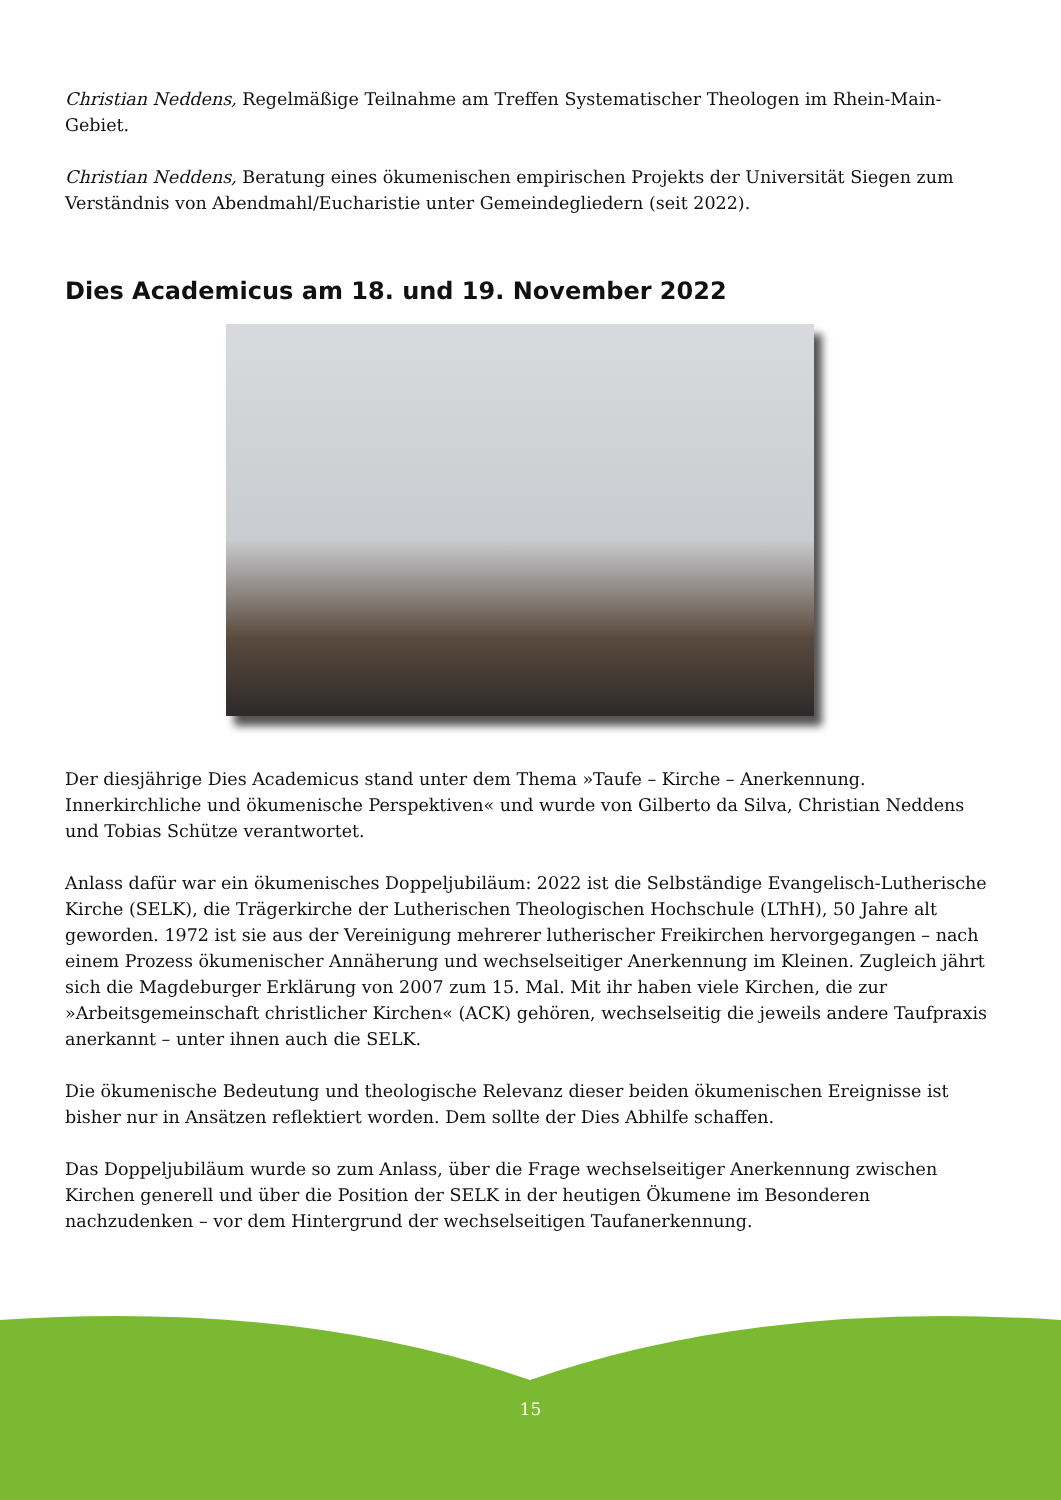Christian Neddens, Regelmäßige Teilnahme am Treffen Systematischer Theologen im Rhein-Main-Gebiet.
Christian Neddens, Beratung eines ökumenischen empirischen Projekts der Universität Siegen zum Verständnis von Abendmahl/Eucharistie unter Gemeindegliedern (seit 2022).
Dies Academicus am 18. und 19. November 2022
Der diesjährige Dies Academicus stand unter dem Thema »Taufe – Kirche – Anerkennung. Innerkirchliche und ökumenische Perspektiven« und wurde von Gilberto da Silva, Christian Neddens und Tobias Schütze verantwortet.
Anlass dafür war ein ökumenisches Doppeljubiläum: 2022 ist die Selbständige Evangelisch-Lutherische Kirche (SELK), die Trägerkirche der Lutherischen Theologischen Hochschule (LThH), 50 Jahre alt geworden. 1972 ist sie aus der Vereinigung mehrerer lutherischer Freikirchen hervorgegangen – nach einem Prozess ökumenischer Annäherung und wechselseitiger Anerkennung im Kleinen. Zugleich jährt sich die Magdeburger Erklärung von 2007 zum 15. Mal. Mit ihr haben viele Kirchen, die zur »Arbeitsgemeinschaft christlicher Kirchen« (ACK) gehören, wechselseitig die jeweils andere Taufpraxis anerkannt – unter ihnen auch die SELK.
Die ökumenische Bedeutung und theologische Relevanz dieser beiden ökumenischen Ereignisse ist bisher nur in Ansätzen reflektiert worden. Dem sollte der Dies Abhilfe schaffen.
Das Doppeljubiläum wurde so zum Anlass, über die Frage wechselseitiger Anerkennung zwischen Kirchen generell und über die Position der SELK in der heutigen Ökumene im Besonderen nachzudenken – vor dem Hintergrund der wechselseitigen Taufanerkennung.
15